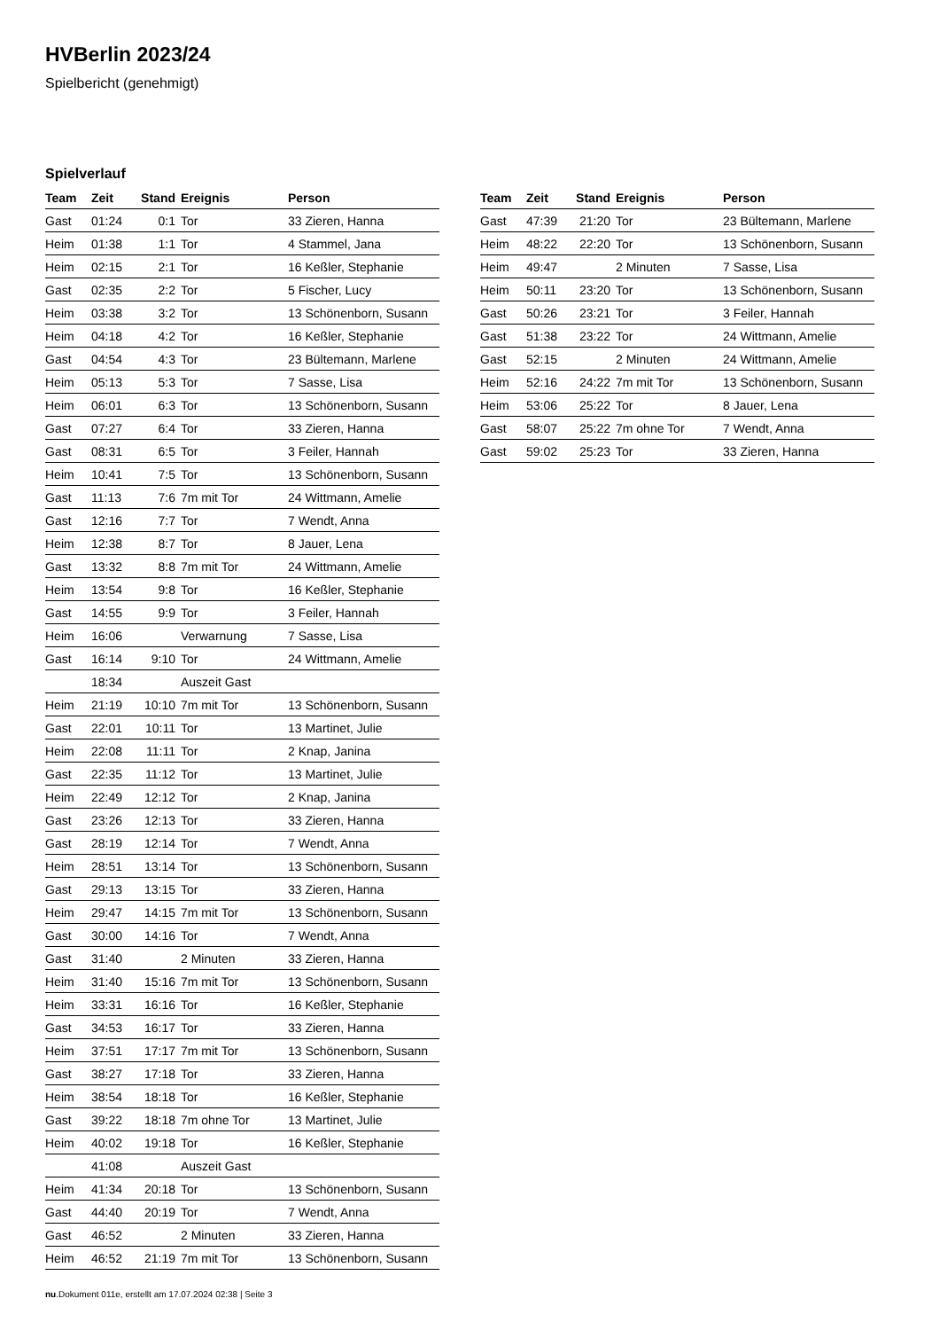HVBerlin 2023/24
Spielbericht (genehmigt)
Spielverlauf
| Team | Zeit | Stand | Ereignis | Person |
| --- | --- | --- | --- | --- |
| Gast | 01:24 | 0:1 | Tor | 33 Zieren, Hanna |
| Heim | 01:38 | 1:1 | Tor | 4 Stammel, Jana |
| Heim | 02:15 | 2:1 | Tor | 16 Keßler, Stephanie |
| Gast | 02:35 | 2:2 | Tor | 5 Fischer, Lucy |
| Heim | 03:38 | 3:2 | Tor | 13 Schönenborn, Susann |
| Heim | 04:18 | 4:2 | Tor | 16 Keßler, Stephanie |
| Gast | 04:54 | 4:3 | Tor | 23 Bültemann, Marlene |
| Heim | 05:13 | 5:3 | Tor | 7 Sasse, Lisa |
| Heim | 06:01 | 6:3 | Tor | 13 Schönenborn, Susann |
| Gast | 07:27 | 6:4 | Tor | 33 Zieren, Hanna |
| Gast | 08:31 | 6:5 | Tor | 3 Feiler, Hannah |
| Heim | 10:41 | 7:5 | Tor | 13 Schönenborn, Susann |
| Gast | 11:13 | 7:6 | 7m mit Tor | 24 Wittmann, Amelie |
| Gast | 12:16 | 7:7 | Tor | 7 Wendt, Anna |
| Heim | 12:38 | 8:7 | Tor | 8 Jauer, Lena |
| Gast | 13:32 | 8:8 | 7m mit Tor | 24 Wittmann, Amelie |
| Heim | 13:54 | 9:8 | Tor | 16 Keßler, Stephanie |
| Gast | 14:55 | 9:9 | Tor | 3 Feiler, Hannah |
| Heim | 16:06 | | Verwarnung | 7 Sasse, Lisa |
| Gast | 16:14 | 9:10 | Tor | 24 Wittmann, Amelie |
| | 18:34 | | Auszeit Gast | |
| Heim | 21:19 | 10:10 | 7m mit Tor | 13 Schönenborn, Susann |
| Gast | 22:01 | 10:11 | Tor | 13 Martinet, Julie |
| Heim | 22:08 | 11:11 | Tor | 2 Knap, Janina |
| Gast | 22:35 | 11:12 | Tor | 13 Martinet, Julie |
| Heim | 22:49 | 12:12 | Tor | 2 Knap, Janina |
| Gast | 23:26 | 12:13 | Tor | 33 Zieren, Hanna |
| Gast | 28:19 | 12:14 | Tor | 7 Wendt, Anna |
| Heim | 28:51 | 13:14 | Tor | 13 Schönenborn, Susann |
| Gast | 29:13 | 13:15 | Tor | 33 Zieren, Hanna |
| Heim | 29:47 | 14:15 | 7m mit Tor | 13 Schönenborn, Susann |
| Gast | 30:00 | 14:16 | Tor | 7 Wendt, Anna |
| Gast | 31:40 | | 2 Minuten | 33 Zieren, Hanna |
| Heim | 31:40 | 15:16 | 7m mit Tor | 13 Schönenborn, Susann |
| Heim | 33:31 | 16:16 | Tor | 16 Keßler, Stephanie |
| Gast | 34:53 | 16:17 | Tor | 33 Zieren, Hanna |
| Heim | 37:51 | 17:17 | 7m mit Tor | 13 Schönenborn, Susann |
| Gast | 38:27 | 17:18 | Tor | 33 Zieren, Hanna |
| Heim | 38:54 | 18:18 | Tor | 16 Keßler, Stephanie |
| Gast | 39:22 | 18:18 | 7m ohne Tor | 13 Martinet, Julie |
| Heim | 40:02 | 19:18 | Tor | 16 Keßler, Stephanie |
| | 41:08 | | Auszeit Gast | |
| Heim | 41:34 | 20:18 | Tor | 13 Schönenborn, Susann |
| Gast | 44:40 | 20:19 | Tor | 7 Wendt, Anna |
| Gast | 46:52 | | 2 Minuten | 33 Zieren, Hanna |
| Heim | 46:52 | 21:19 | 7m mit Tor | 13 Schönenborn, Susann |
| Team | Zeit | Stand | Ereignis | Person |
| --- | --- | --- | --- | --- |
| Gast | 47:39 | 21:20 | Tor | 23 Bültemann, Marlene |
| Heim | 48:22 | 22:20 | Tor | 13 Schönenborn, Susann |
| Heim | 49:47 | | 2 Minuten | 7 Sasse, Lisa |
| Heim | 50:11 | 23:20 | Tor | 13 Schönenborn, Susann |
| Gast | 50:26 | 23:21 | Tor | 3 Feiler, Hannah |
| Gast | 51:38 | 23:22 | Tor | 24 Wittmann, Amelie |
| Gast | 52:15 | | 2 Minuten | 24 Wittmann, Amelie |
| Heim | 52:16 | 24:22 | 7m mit Tor | 13 Schönenborn, Susann |
| Heim | 53:06 | 25:22 | Tor | 8 Jauer, Lena |
| Gast | 58:07 | 25:22 | 7m ohne Tor | 7 Wendt, Anna |
| Gast | 59:02 | 25:23 | Tor | 33 Zieren, Hanna |
nu.Dokument 011e, erstellt am 17.07.2024 02:38 | Seite 3